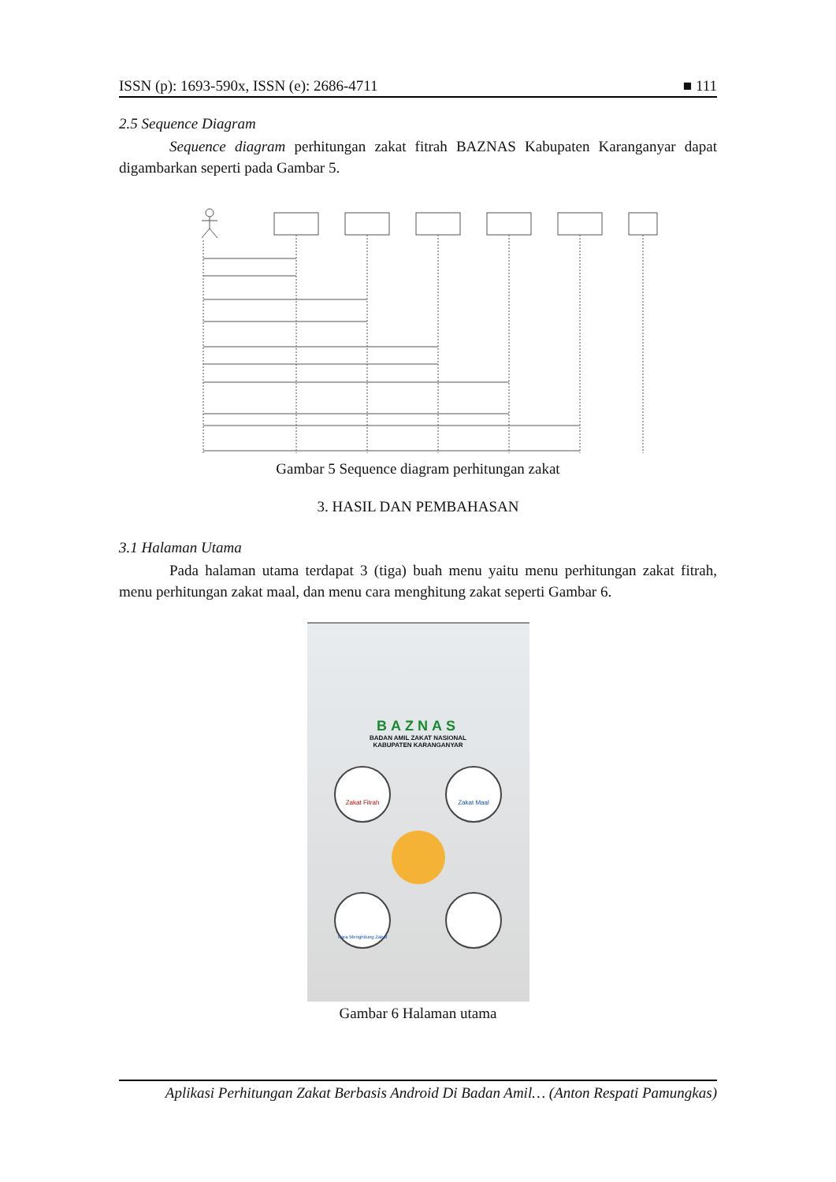ISSN (p): 1693-590x, ISSN (e): 2686-4711 ■ 111
2.5 Sequence Diagram
Sequence diagram perhitungan zakat fitrah BAZNAS Kabupaten Karanganyar dapat digambarkan seperti pada Gambar 5.
Gambar 5 Sequence diagram perhitungan zakat
3. HASIL DAN PEMBAHASAN
3.1 Halaman Utama
Pada halaman utama terdapat 3 (tiga) buah menu yaitu menu perhitungan zakat fitrah, menu perhitungan zakat maal, dan menu cara menghitung zakat seperti Gambar 6.
BAZNAS
BADAN AMIL ZAKAT NASIONAL
KABUPATEN KARANGANYAR
Zakat Fitrah Zakat Maal
Cara Menghitung Zakat
Gambar 6 Halaman utama
Aplikasi Perhitungan Zakat Berbasis Android Di Badan Amil… (Anton Respati Pamungkas)